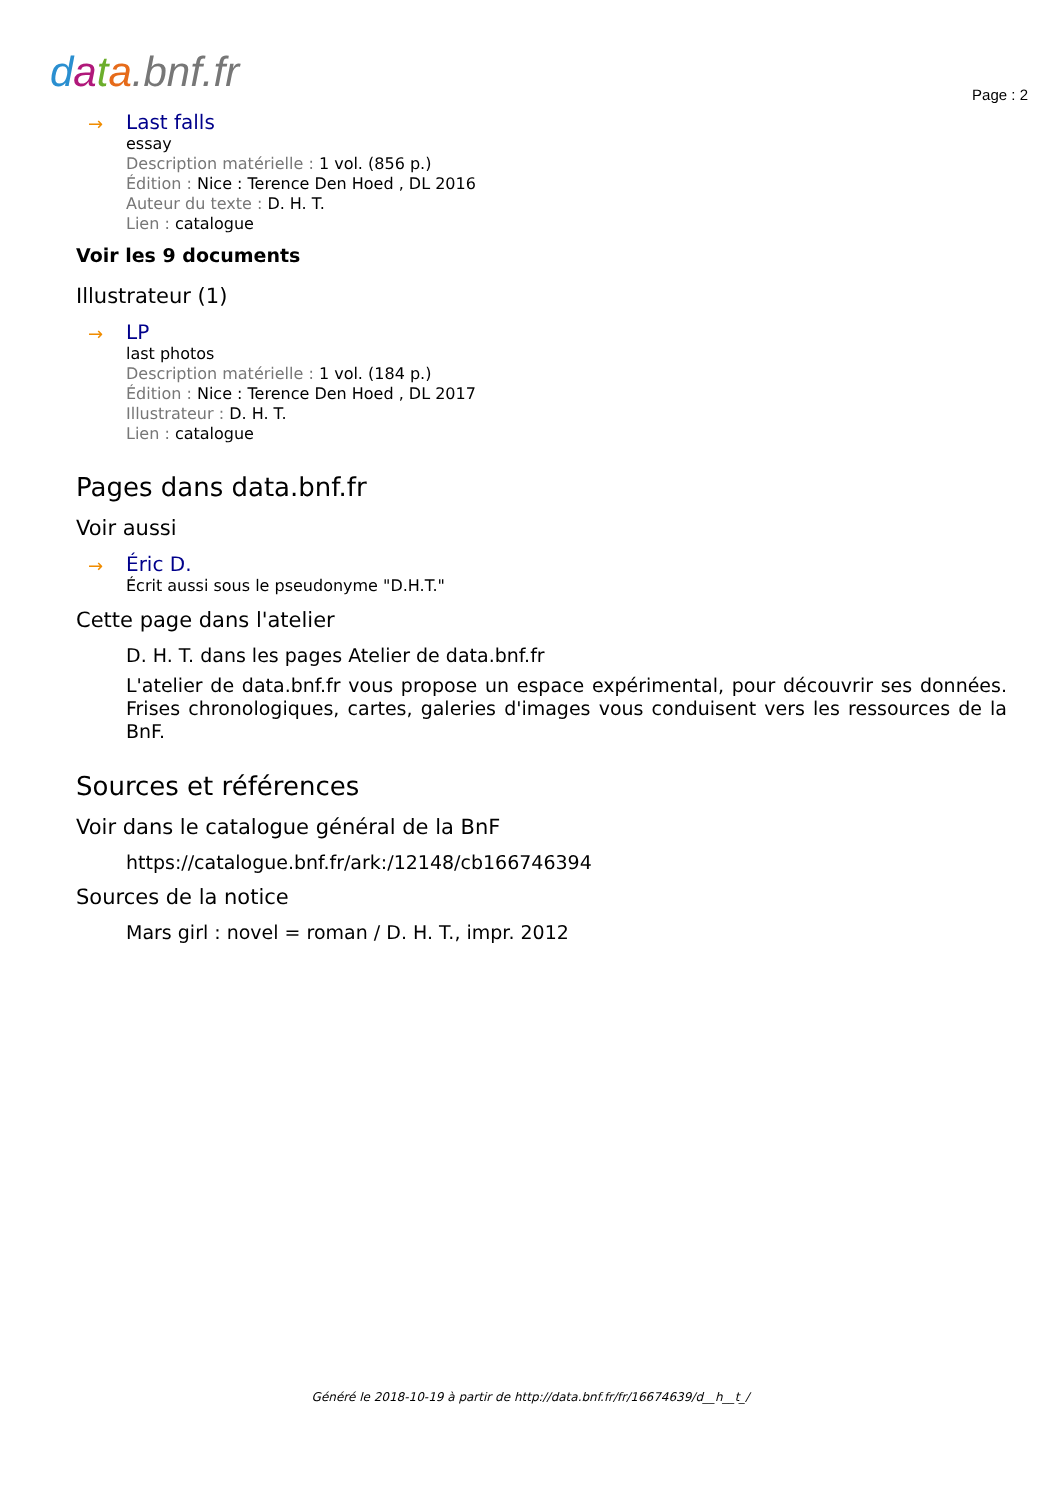data.bnf.fr Page : 2
→
Last falls
essay
Description matérielle : 1 vol. (856 p.)
Édition : Nice : Terence Den Hoed , DL 2016
Auteur du texte : D. H. T.
Lien : catalogue
Voir les 9 documents
Illustrateur (1)
→
LP
last photos
Description matérielle : 1 vol. (184 p.)
Édition : Nice : Terence Den Hoed , DL 2017
Illustrateur : D. H. T.
Lien : catalogue
Pages dans data.bnf.fr
Voir aussi
→
Éric D.
Écrit aussi sous le pseudonyme "D.H.T."
Cette page dans l'atelier
D. H. T. dans les pages Atelier de data.bnf.fr
L'atelier de data.bnf.fr vous propose un espace expérimental, pour découvrir ses données. Frises chronologiques, cartes, galeries d'images vous conduisent vers les ressources de la BnF.
Sources et références
Voir dans le catalogue général de la BnF
https://catalogue.bnf.fr/ark:/12148/cb166746394
Sources de la notice
Mars girl : novel = roman / D. H. T., impr. 2012
Généré le 2018-10-19 à partir de http://data.bnf.fr/fr/16674639/d__h__t_/